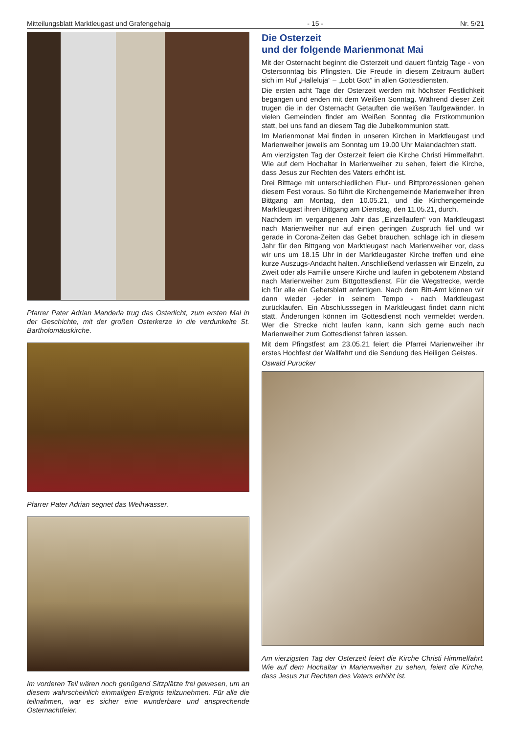Mitteilungsblatt Marktleugast und Grafengehaig - 15 - Nr. 5/21
Pfarrer Pater Adrian Manderla trug das Osterlicht, zum ersten Mal in der Geschichte, mit der großen Osterkerze in die verdunkelte St. Bartholomäuskirche.
Pfarrer Pater Adrian segnet das Weihwasser.
Im vorderen Teil wären noch genügend Sitzplätze frei gewesen, um an diesem wahrscheinlich einmaligen Ereignis teilzunehmen. Für alle die teilnahmen, war es sicher eine wunderbare und ansprechende Osternachtfeier.
Die Osterzeit
und der folgende Marienmonat Mai
Mit der Osternacht beginnt die Osterzeit und dauert fünfzig Tage - von Ostersonntag bis Pfingsten. Die Freude in diesem Zeitraum äußert sich im Ruf „Halleluja“ – „Lobt Gott“ in allen Gottesdiensten.
Die ersten acht Tage der Osterzeit werden mit höchster Festlichkeit begangen und enden mit dem Weißen Sonntag. Während dieser Zeit trugen die in der Osternacht Getauften die weißen Taufgewänder. In vielen Gemeinden findet am Weißen Sonntag die Erstkommunion statt, bei uns fand an diesem Tag die Jubelkommunion statt.
Im Marienmonat Mai finden in unseren Kirchen in Marktleugast und Marienweiher jeweils am Sonntag um 19.00 Uhr Maiandachten statt.
Am vierzigsten Tag der Osterzeit feiert die Kirche Christi Himmelfahrt. Wie auf dem Hochaltar in Marienweiher zu sehen, feiert die Kirche, dass Jesus zur Rechten des Vaters erhöht ist.
Drei Bitttage mit unterschiedlichen Flur- und Bittprozessionen gehen diesem Fest voraus. So führt die Kirchengemeinde Marienweiher ihren Bittgang am Montag, den 10.05.21, und die Kirchengemeinde Marktleugast ihren Bittgang am Dienstag, den 11.05.21, durch.
Nachdem im vergangenen Jahr das „Einzellaufen“ von Marktleugast nach Marienweiher nur auf einen geringen Zuspruch fiel und wir gerade in Corona-Zeiten das Gebet brauchen, schlage ich in diesem Jahr für den Bittgang von Marktleugast nach Marienweiher vor, dass wir uns um 18.15 Uhr in der Marktleugaster Kirche treffen und eine kurze Auszugs-Andacht halten. Anschließend verlassen wir Einzeln, zu Zweit oder als Familie unsere Kirche und laufen in gebotenem Abstand nach Marienweiher zum Bittgottesdienst. Für die Wegstrecke, werde ich für alle ein Gebetsblatt anfertigen. Nach dem Bitt-Amt können wir dann wieder -jeder in seinem Tempo - nach Marktleugast zurücklaufen. Ein Abschlusssegen in Marktleugast findet dann nicht statt. Änderungen können im Gottesdienst noch vermeldet werden. Wer die Strecke nicht laufen kann, kann sich gerne auch nach Marienweiher zum Gottesdienst fahren lassen.
Mit dem Pfingstfest am 23.05.21 feiert die Pfarrei Marienweiher ihr erstes Hochfest der Wallfahrt und die Sendung des Heiligen Geistes.
Oswald Purucker
Am vierzigsten Tag der Osterzeit feiert die Kirche Christi Himmelfahrt. Wie auf dem Hochaltar in Marienweiher zu sehen, feiert die Kirche, dass Jesus zur Rechten des Vaters erhöht ist.